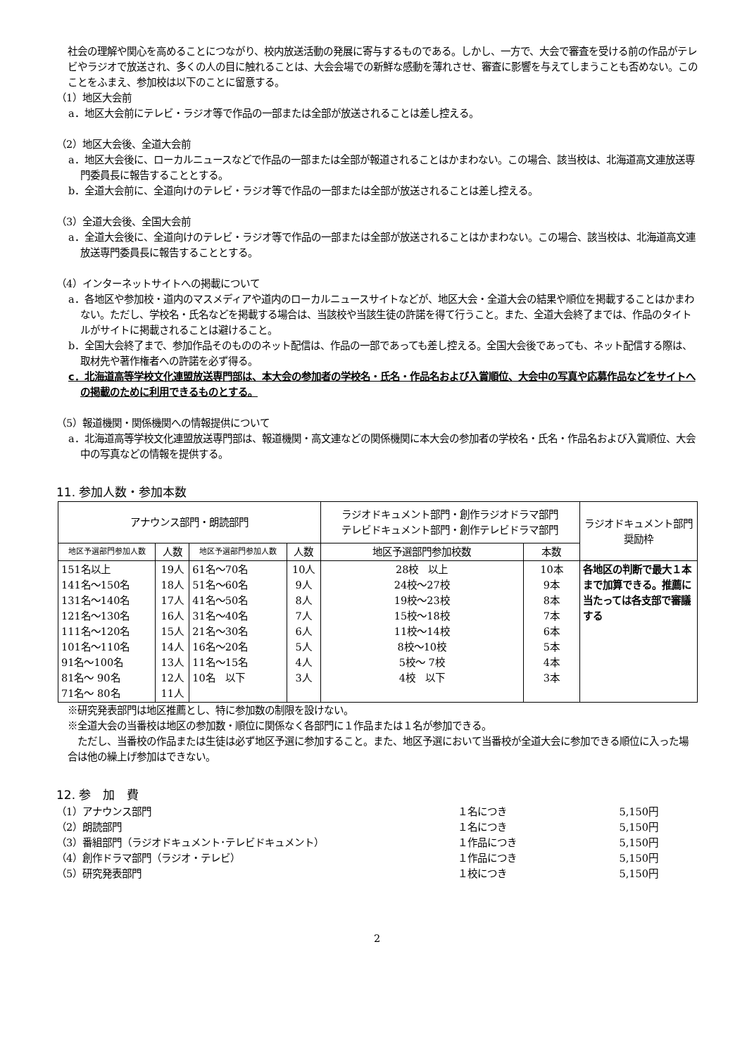社会の理解や関心を高めることにつながり、校内放送活動の発展に寄与するものである。しかし、一方で、大会で審査を受ける前の作品がテレビやラジオで放送され、多くの人の目に触れることは、大会会場での新鮮な感動を薄れさせ、審査に影響を与えてしまうことも否めない。このことをふまえ、参加校は以下のことに留意する。
（1）地区大会前
a．地区大会前にテレビ・ラジオ等で作品の一部または全部が放送されることは差し控える。
（2）地区大会後、全道大会前
a．地区大会後に、ローカルニュースなどで作品の一部または全部が報道されることはかまわない。この場合、該当校は、北海道高文連放送専門委員長に報告することとする。
b．全道大会前に、全道向けのテレビ・ラジオ等で作品の一部または全部が放送されることは差し控える。
（3）全道大会後、全国大会前
a．全道大会後に、全道向けのテレビ・ラジオ等で作品の一部または全部が放送されることはかまわない。この場合、該当校は、北海道高文連放送専門委員長に報告することとする。
（4）インターネットサイトへの掲載について
a．各地区や参加校・道内のマスメディアや道内のローカルニュースサイトなどが、地区大会・全道大会の結果や順位を掲載することはかまわない。ただし、学校名・氏名などを掲載する場合は、当該校や当該生徒の許諾を得て行うこと。また、全道大会終了までは、作品のタイトルがサイトに掲載されることは避けること。
b．全国大会終了まで、参加作品そのもののネット配信は、作品の一部であっても差し控える。全国大会後であっても、ネット配信する際は、取材先や著作権者への許諾を必ず得る。
c．北海道高等学校文化連盟放送専門部は、本大会の参加者の学校名・氏名・作品名および入賞順位、大会中の写真や応募作品などをサイトへの掲載のために利用できるものとする。
（5）報道機関・関係機関への情報提供について
a．北海道高等学校文化連盟放送専門部は、報道機関・高文連などの関係機関に本大会の参加者の学校名・氏名・作品名および入賞順位、大会中の写真などの情報を提供する。
11. 参加人数・参加本数
| アナウンス部門・朗読部門 | | | | ラジオドキュメント部門・創作ラジオドラマ部門 テレビドキュメント部門・創作テレビドラマ部門 | | ラジオドキュメント部門 奨励枠 |
| --- | --- | --- | --- | --- | --- | --- |
| 地区予選部門参加人数 | 人数 | 地区予選部門参加人数 | 人数 | 地区予選部門参加校数 | 本数 | |
| 151名以上 141名～150名 131名～140名 121名～130名 111名～120名 101名～110名 91名～100名 81名～ 90名 71名～ 80名 | 19人 18人 17人 16人 15人 14人 13人 12人 11人 | 61名～70名 51名～60名 41名～50名 31名～40名 21名～30名 16名～20名 11名～15名 10名 以下 | 10人 9人 8人 7人 6人 5人 4人 3人 | 28校 以上 24校～27校 19校～23校 15校～18校 11校～14校 8校～10校 5校～ 7校 4校 以下 | 10本 9本 8本 7本 6本 5本 4本 3本 | 各地区の判断で最大１本まで加算できる。推薦に当たっては各支部で審議する |
※研究発表部門は地区推薦とし、特に参加数の制限を設けない。
※全道大会の当番校は地区の参加数・順位に関係なく各部門に１作品または１名が参加できる。
　ただし、当番校の作品または生徒は必ず地区予選に参加すること。また、地区予選において当番校が全道大会に参加できる順位に入った場合は他の繰上げ参加はできない。
12. 参　加　費
（1）アナウンス部門
１名につき
5,150円
（2）朗読部門
１名につき
5,150円
（3）番組部門（ラジオドキュメント･テレビドキュメント）
１作品につき
5,150円
（4）創作ドラマ部門（ラジオ・テレビ）
１作品につき
5,150円
（5）研究発表部門
１校につき
5,150円
2